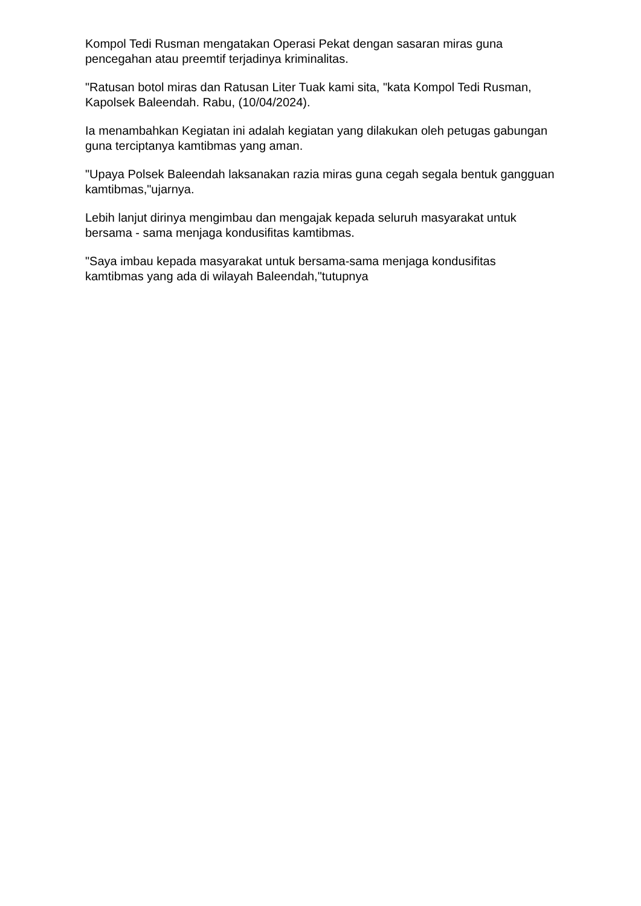Kompol Tedi Rusman mengatakan Operasi Pekat dengan sasaran miras guna pencegahan atau preemtif terjadinya kriminalitas.
"Ratusan botol miras dan Ratusan Liter Tuak kami sita, "kata Kompol Tedi Rusman, Kapolsek Baleendah. Rabu, (10/04/2024).
Ia menambahkan Kegiatan ini adalah kegiatan yang dilakukan oleh petugas gabungan guna terciptanya kamtibmas yang aman.
"Upaya Polsek Baleendah laksanakan razia miras guna cegah segala bentuk gangguan kamtibmas,"ujarnya.
Lebih lanjut dirinya mengimbau dan mengajak kepada seluruh masyarakat untuk bersama - sama menjaga kondusifitas kamtibmas.
"Saya imbau kepada masyarakat untuk bersama-sama menjaga kondusifitas kamtibmas yang ada di wilayah Baleendah,"tutupnya